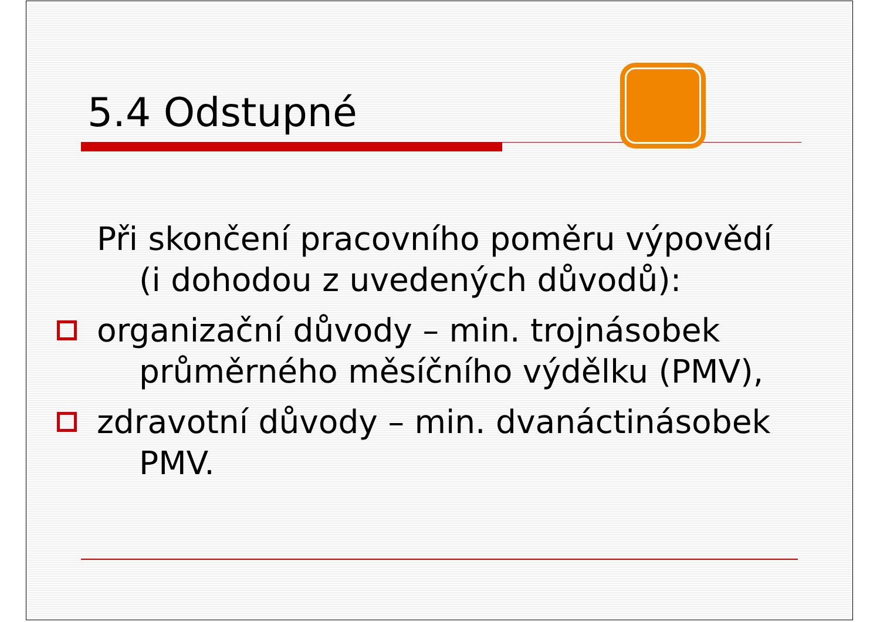5.4 Odstupné
Při skončení pracovního poměru výpovědí (i dohodou z uvedených důvodů):
organizační důvody – min. trojnásobek průměrného měsíčního výdělku (PMV),
zdravotní důvody – min. dvanáctinásobek PMV.